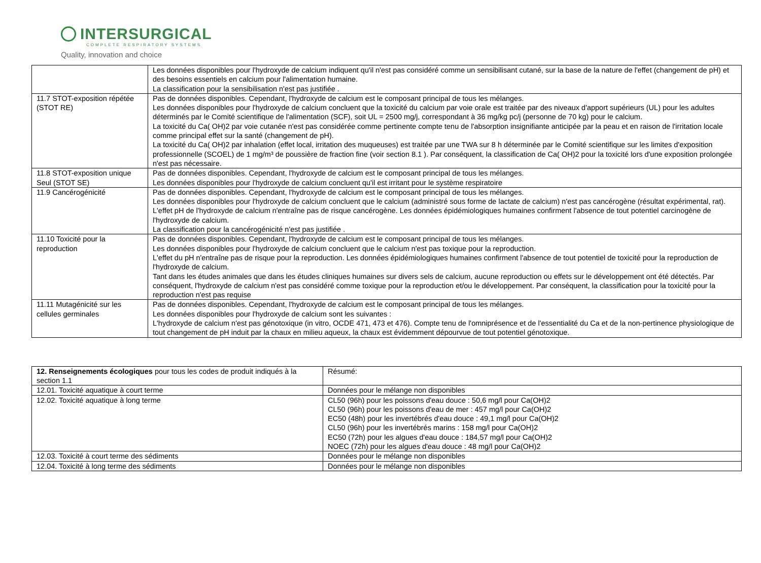INTERSURGICAL
COMPLETE RESPIRATORY SYSTEMS
Quality, innovation and choice
| | Les données disponibles pour l'hydroxyde de calcium indiquent qu'il n'est pas considéré comme un sensibilisant cutané, sur la base de la nature de l'effet (changement de pH) et des besoins essentiels en calcium pour l'alimentation humaine. La classification pour la sensibilisation n'est pas justifiée . |
| 11.7 STOT-exposition répétée (STOT RE) | Pas de données disponibles. Cependant, l'hydroxyde de calcium est le composant principal de tous les mélanges. Les données disponibles pour l'hydroxyde de calcium concluent que la toxicité du calcium par voie orale est traitée par des niveaux d'apport supérieurs (UL) pour les adultes déterminés par le Comité scientifique de l'alimentation (SCF), soit UL = 2500 mg/j, correspondant à 36 mg/kg pc/j (personne de 70 kg) pour le calcium. La toxicité du Ca( OH)2 par voie cutanée n'est pas considérée comme pertinente compte tenu de l'absorption insignifiante anticipée par la peau et en raison de l'irritation locale comme principal effet sur la santé (changement de pH). La toxicité du Ca( OH)2 par inhalation (effet local, irritation des muqueuses) est traitée par une TWA sur 8 h déterminée par le Comité scientifique sur les limites d'exposition professionnelle (SCOEL) de 1 mg/m³ de poussière de fraction fine (voir section 8.1 ). Par conséquent, la classification de Ca( OH)2 pour la toxicité lors d'une exposition prolongée n'est pas nécessaire. |
| 11.8 STOT-exposition unique Seul (STOT SE) | Pas de données disponibles. Cependant, l'hydroxyde de calcium est le composant principal de tous les mélanges. Les données disponibles pour l'hydroxyde de calcium concluent qu'il est irritant pour le système respiratoire |
| 11.9 Cancérogénicité | Pas de données disponibles. Cependant, l'hydroxyde de calcium est le composant principal de tous les mélanges. Les données disponibles pour l'hydroxyde de calcium concluent que le calcium (administré sous forme de lactate de calcium) n'est pas cancérogène (résultat expérimental, rat). L'effet pH de l'hydroxyde de calcium n'entraîne pas de risque cancérogène. Les données épidémiologiques humaines confirment l'absence de tout potentiel carcinogène de l'hydroxyde de calcium. La classification pour la cancérogénicité n'est pas justifiée . |
| 11.10 Toxicité pour la reproduction | Pas de données disponibles. Cependant, l'hydroxyde de calcium est le composant principal de tous les mélanges. Les données disponibles pour l'hydroxyde de calcium concluent que le calcium n'est pas toxique pour la reproduction. L'effet du pH n'entraîne pas de risque pour la reproduction. Les données épidémiologiques humaines confirment l'absence de tout potentiel de toxicité pour la reproduction de l'hydroxyde de calcium. Tant dans les études animales que dans les études cliniques humaines sur divers sels de calcium, aucune reproduction ou effets sur le développement ont été détectés. Par conséquent, l'hydroxyde de calcium n'est pas considéré comme toxique pour la reproduction et/ou le développement. Par conséquent, la classification pour la toxicité pour la reproduction n'est pas requise |
| 11.11 Mutagénicité sur les cellules germinales | Pas de données disponibles. Cependant, l'hydroxyde de calcium est le composant principal de tous les mélanges. Les données disponibles pour l'hydroxyde de calcium sont les suivantes : L'hydroxyde de calcium n'est pas génotoxique (in vitro, OCDE 471, 473 et 476). Compte tenu de l'omniprésence et de l'essentialité du Ca et de la non-pertinence physiologique de tout changement de pH induit par la chaux en milieu aqueux, la chaux est évidemment dépourvue de tout potentiel génotoxique. |
| 12. Renseignements écologiques pour tous les codes de produit indiqués à la section 1.1 | Résumé: |
| 12.01. Toxicité aquatique à court terme | Données pour le mélange non disponibles |
| 12.02. Toxicité aquatique à long terme | CL50 (96h) pour les poissons d'eau douce : 50,6 mg/l pour Ca(OH)2 CL50 (96h) pour les poissons d'eau de mer : 457 mg/l pour Ca(OH)2 EC50 (48h) pour les invertébrés d'eau douce : 49,1 mg/l pour Ca(OH)2 CL50 (96h) pour les invertébrés marins : 158 mg/l pour Ca(OH)2 EC50 (72h) pour les algues d'eau douce : 184,57 mg/l pour Ca(OH)2 NOEC (72h) pour les algues d'eau douce : 48 mg/l pour Ca(OH)2 |
| 12.03. Toxicité à court terme des sédiments | Données pour le mélange non disponibles |
| 12.04. Toxicité à long terme des sédiments | Données pour le mélange non disponibles |